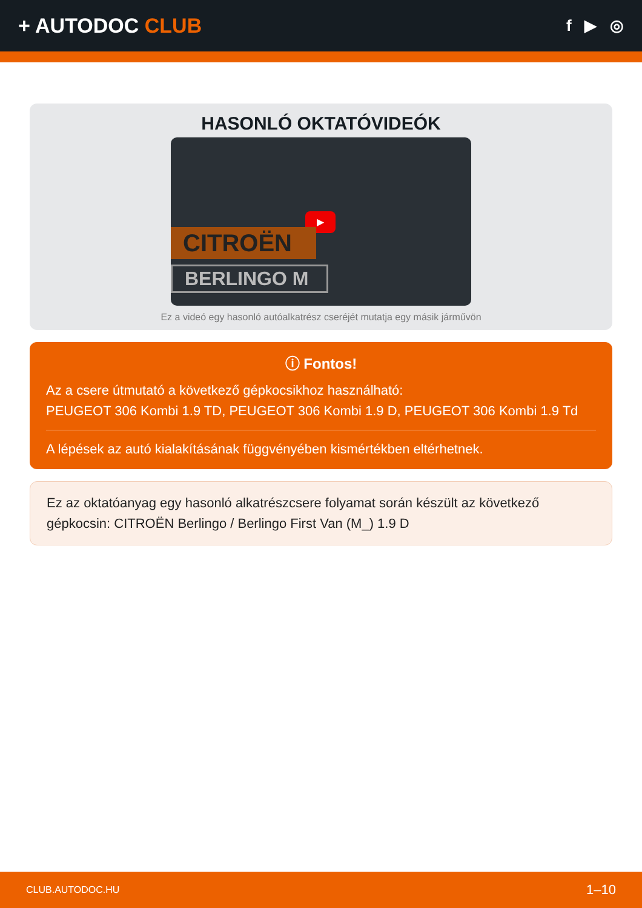+ AUTODOC CLUB
f ▶ ◎
HASONLÓ OKTATÓVIDEÓK
▶
CITROËN
BERLINGO M
Ez a videó egy hasonló autóalkatrész cseréjét mutatja egy másik járművön
ⓘ Fontos!
Az a csere útmutató a következő gépkocsikhoz használható:
PEUGEOT 306 Kombi 1.9 TD, PEUGEOT 306 Kombi 1.9 D, PEUGEOT 306 Kombi 1.9 Td
A lépések az autó kialakításának függvényében kismértékben eltérhetnek.
Ez az oktatóanyag egy hasonló alkatrészcsere folyamat során készült az következő gépkocsin: CITROËN Berlingo / Berlingo First Van (M_) 1.9 D
CLUB.AUTODOC.HU 1–10